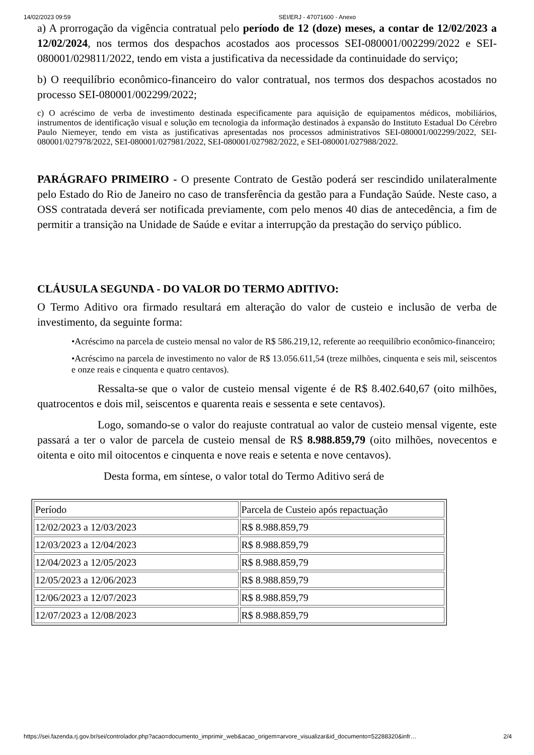14/02/2023 09:59 SEI/ERJ - 47071600 - Anexo
a) A prorrogação da vigência contratual pelo período de 12 (doze) meses, a contar de 12/02/2023 a 12/02/2024, nos termos dos despachos acostados aos processos SEI-080001/002299/2022 e SEI-080001/029811/2022, tendo em vista a justificativa da necessidade da continuidade do serviço;
b) O reequilíbrio econômico-financeiro do valor contratual, nos termos dos despachos acostados no processo SEI-080001/002299/2022;
c) O acréscimo de verba de investimento destinada especificamente para aquisição de equipamentos médicos, mobiliários, instrumentos de identificação visual e solução em tecnologia da informação destinados à expansão do Instituto Estadual Do Cérebro Paulo Niemeyer, tendo em vista as justificativas apresentadas nos processos administrativos SEI-080001/002299/2022, SEI-080001/027978/2022, SEI-080001/027981/2022, SEI-080001/027982/2022, e SEI-080001/027988/2022.
PARÁGRAFO PRIMEIRO - O presente Contrato de Gestão poderá ser rescindido unilateralmente pelo Estado do Rio de Janeiro no caso de transferência da gestão para a Fundação Saúde. Neste caso, a OSS contratada deverá ser notificada previamente, com pelo menos 40 dias de antecedência, a fim de permitir a transição na Unidade de Saúde e evitar a interrupção da prestação do serviço público.
CLÁUSULA SEGUNDA - DO VALOR DO TERMO ADITIVO:
O Termo Aditivo ora firmado resultará em alteração do valor de custeio e inclusão de verba de investimento, da seguinte forma:
•Acréscimo na parcela de custeio mensal no valor de R$ 586.219,12, referente ao reequilíbrio econômico-financeiro;
•Acréscimo na parcela de investimento no valor de R$ 13.056.611,54 (treze milhões, cinquenta e seis mil, seiscentos e onze reais e cinquenta e quatro centavos).
Ressalta-se que o valor de custeio mensal vigente é de R$ 8.402.640,67 (oito milhões, quatrocentos e dois mil, seiscentos e quarenta reais e sessenta e sete centavos).
Logo, somando-se o valor do reajuste contratual ao valor de custeio mensal vigente, este passará a ter o valor de parcela de custeio mensal de R$ 8.988.859,79 (oito milhões, novecentos e oitenta e oito mil oitocentos e cinquenta e nove reais e setenta e nove centavos).
Desta forma, em síntese, o valor total do Termo Aditivo será de
| Período | Parcela de Custeio após repactuação |
| 12/02/2023 a 12/03/2023 | R$ 8.988.859,79 |
| 12/03/2023 a 12/04/2023 | R$ 8.988.859,79 |
| 12/04/2023 a 12/05/2023 | R$ 8.988.859,79 |
| 12/05/2023 a 12/06/2023 | R$ 8.988.859,79 |
| 12/06/2023 a 12/07/2023 | R$ 8.988.859,79 |
| 12/07/2023 a 12/08/2023 | R$ 8.988.859,79 |
https://sei.fazenda.rj.gov.br/sei/controlador.php?acao=documento_imprimir_web&acao_origem=arvore_visualizar&id_documento=52288320&infr… 2/4